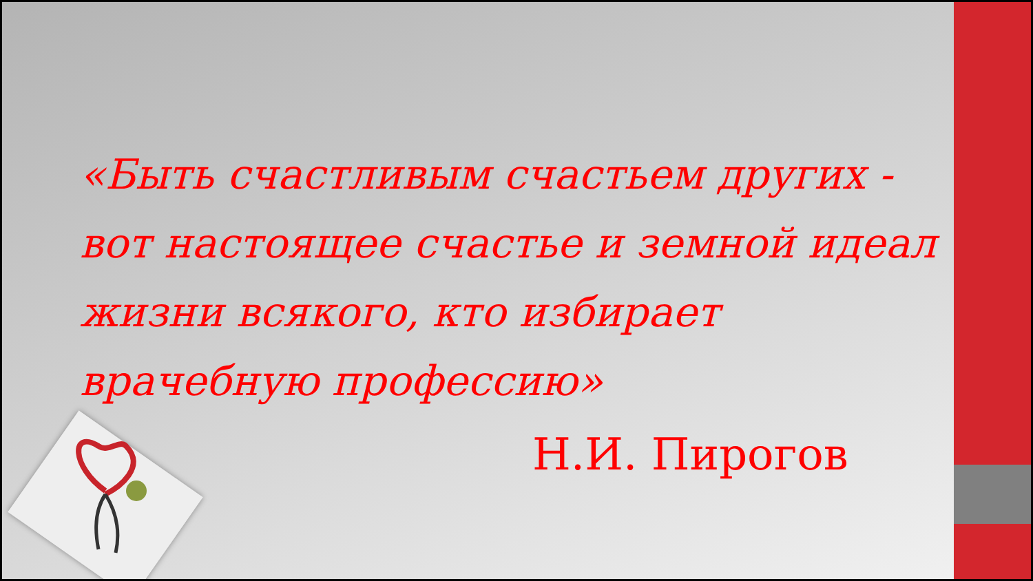«Быть счастливым счастьем других - вот настоящее счастье и земной идеал жизни всякого, кто избирает врачебную профессию»
Н.И. Пирогов